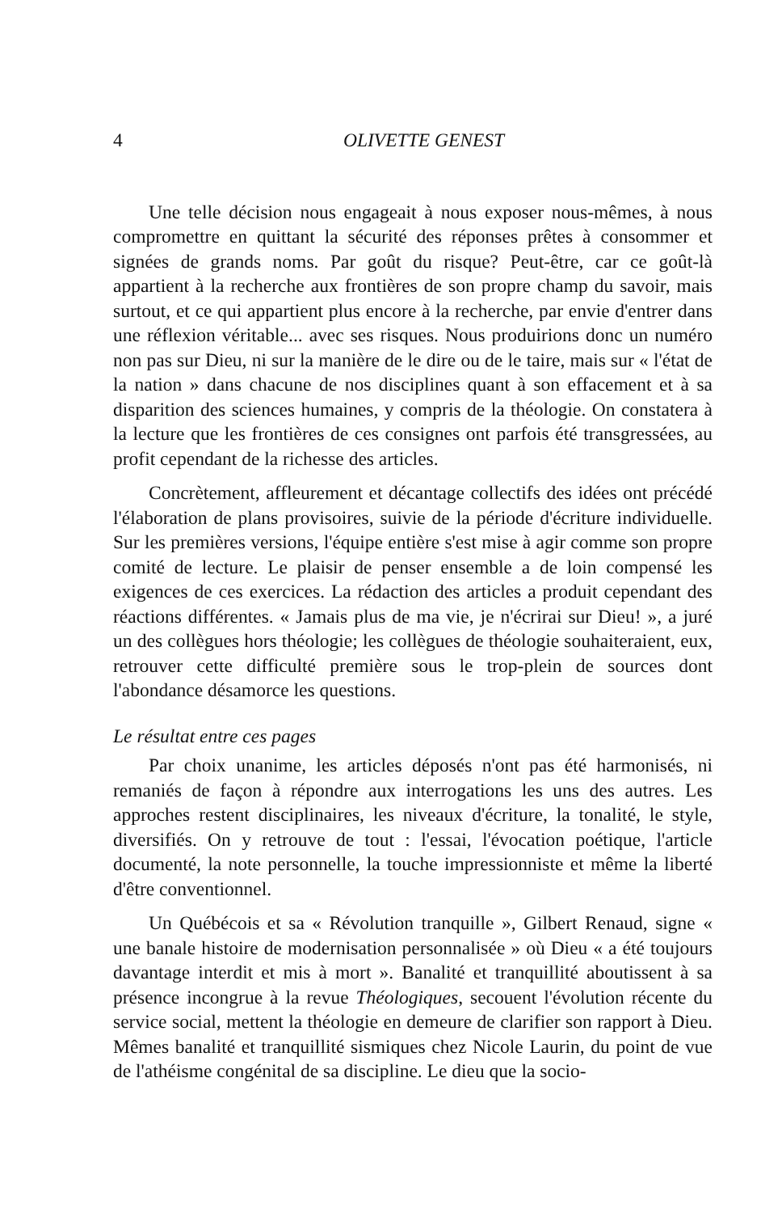4 OLIVETTE GENEST
Une telle décision nous engageait à nous exposer nous-mêmes, à nous compromettre en quittant la sécurité des réponses prêtes à consommer et signées de grands noms. Par goût du risque? Peut-être, car ce goût-là appartient à la recherche aux frontières de son propre champ du savoir, mais surtout, et ce qui appartient plus encore à la recherche, par envie d'entrer dans une réflexion véritable... avec ses risques. Nous produirions donc un numéro non pas sur Dieu, ni sur la manière de le dire ou de le taire, mais sur « l'état de la nation » dans chacune de nos disciplines quant à son effacement et à sa disparition des sciences humaines, y compris de la théologie. On constatera à la lecture que les frontières de ces consignes ont parfois été transgressées, au profit cependant de la richesse des articles.
Concrètement, affleurement et décantage collectifs des idées ont précédé l'élaboration de plans provisoires, suivie de la période d'écriture individuelle. Sur les premières versions, l'équipe entière s'est mise à agir comme son propre comité de lecture. Le plaisir de penser ensemble a de loin compensé les exigences de ces exercices. La rédaction des articles a produit cependant des réactions différentes. « Jamais plus de ma vie, je n'écrirai sur Dieu! », a juré un des collègues hors théologie; les collègues de théologie souhaiteraient, eux, retrouver cette difficulté première sous le trop-plein de sources dont l'abondance désamorce les questions.
Le résultat entre ces pages
Par choix unanime, les articles déposés n'ont pas été harmonisés, ni remaniés de façon à répondre aux interrogations les uns des autres. Les approches restent disciplinaires, les niveaux d'écriture, la tonalité, le style, diversifiés. On y retrouve de tout : l'essai, l'évocation poétique, l'article documenté, la note personnelle, la touche impressionniste et même la liberté d'être conventionnel.
Un Québécois et sa « Révolution tranquille », Gilbert Renaud, signe « une banale histoire de modernisation personnalisée » où Dieu « a été toujours davantage interdit et mis à mort ». Banalité et tranquillité aboutissent à sa présence incongrue à la revue Théologiques, secouent l'évolution récente du service social, mettent la théologie en demeure de clarifier son rapport à Dieu. Mêmes banalité et tranquillité sismiques chez Nicole Laurin, du point de vue de l'athéisme congénital de sa discipline. Le dieu que la socio-